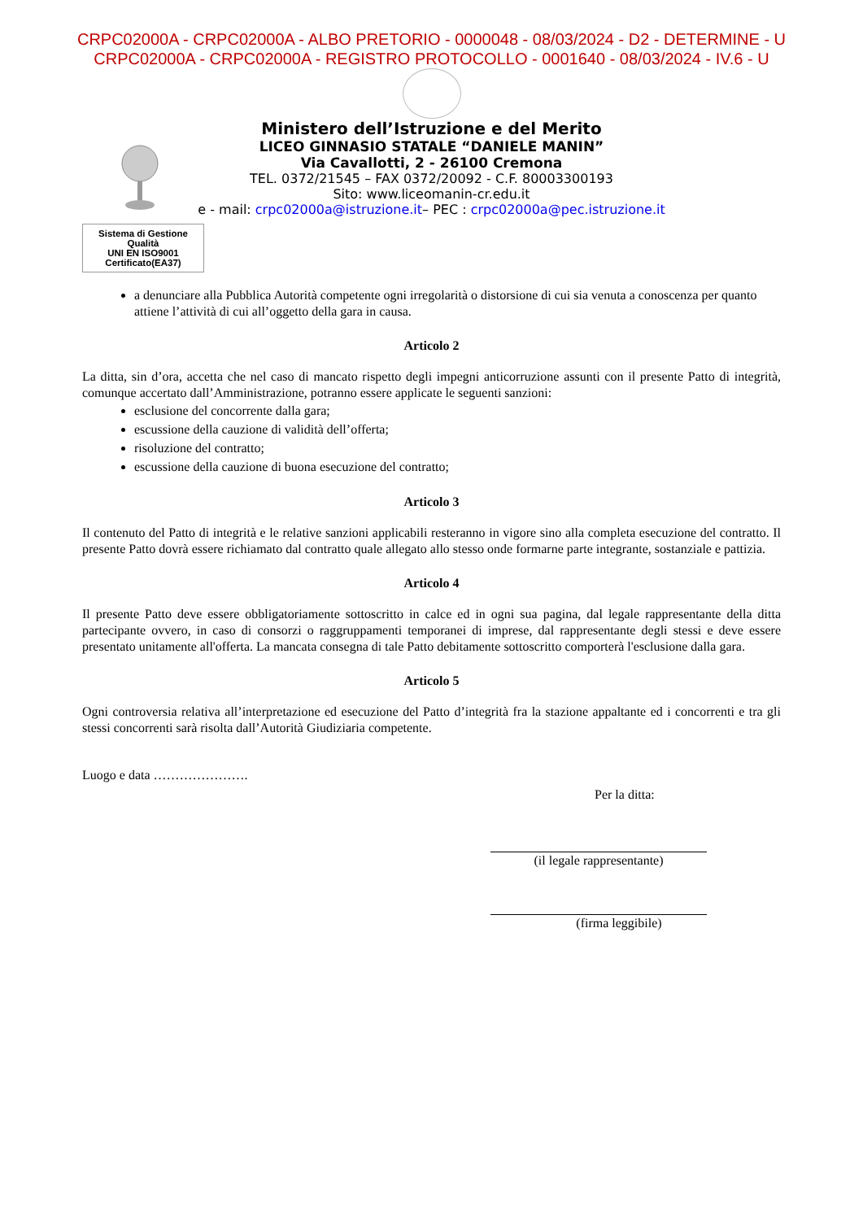CRPC02000A - CRPC02000A - ALBO PRETORIO - 0000048 - 08/03/2024 - D2 - DETERMINE - U
CRPC02000A - CRPC02000A - REGISTRO PROTOCOLLO - 0001640 - 08/03/2024 - IV.6 - U
Ministero dell’Istruzione e del Merito
LICEO GINNASIO STATALE “DANIELE MANIN”
Via Cavallotti, 2 - 26100 Cremona
TEL. 0372/21545 – FAX 0372/20092 - C.F. 80003300193
Sito: www.liceomanin-cr.edu.it
e - mail: crpc02000a@istruzione.it– PEC : crpc02000a@pec.istruzione.it
Sistema di Gestione Qualità
UNI EN ISO9001
Certificato(EA37)
a denunciare alla Pubblica Autorità competente ogni irregolarità o distorsione di cui sia venuta a conoscenza per quanto attiene l’attività di cui all’oggetto della gara in causa.
Articolo 2
La ditta, sin d’ora, accetta che nel caso di mancato rispetto degli impegni anticorruzione assunti con il presente Patto di integrità, comunque accertato dall’Amministrazione, potranno essere applicate le seguenti sanzioni:
esclusione del concorrente dalla gara;
escussione della cauzione di validità dell’offerta;
risoluzione del contratto;
escussione della cauzione di buona esecuzione del contratto;
Articolo 3
Il contenuto del Patto di integrità e le relative sanzioni applicabili resteranno in vigore sino alla completa esecuzione del contratto. Il presente Patto dovrà essere richiamato dal contratto quale allegato allo stesso onde formarne parte integrante, sostanziale e pattizia.
Articolo 4
Il presente Patto deve essere obbligatoriamente sottoscritto in calce ed in ogni sua pagina, dal legale rappresentante della ditta partecipante ovvero, in caso di consorzi o raggruppamenti temporanei di imprese, dal rappresentante degli stessi e deve essere presentato unitamente all'offerta. La mancata consegna di tale Patto debitamente sottoscritto comporterà l'esclusione dalla gara.
Articolo 5
Ogni controversia relativa all’interpretazione ed esecuzione del Patto d’integrità fra la stazione appaltante ed i concorrenti e tra gli stessi concorrenti sarà risolta dall’Autorità Giudiziaria competente.
Luogo e data ………………….
Per la ditta:
(il legale rappresentante)
(firma leggibile)